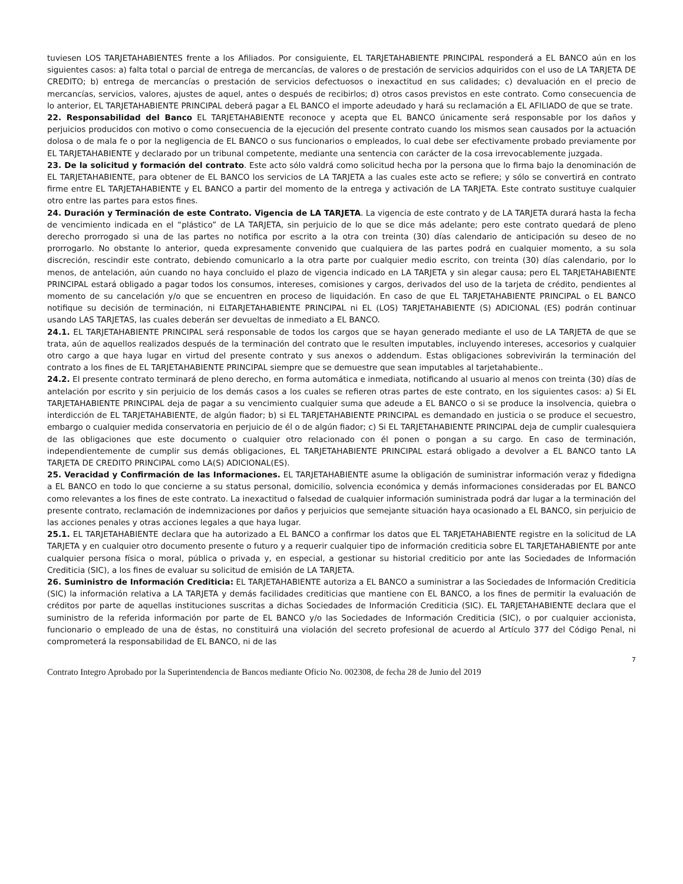tuviesen LOS TARJETAHABIENTES frente a los Afiliados. Por consiguiente, EL TARJETAHABIENTE PRINCIPAL responderá a EL BANCO aún en los siguientes casos: a) falta total o parcial de entrega de mercancías, de valores o de prestación de servicios adquiridos con el uso de LA TARJETA DE CREDITO; b) entrega de mercancías o prestación de servicios defectuosos o inexactitud en sus calidades; c) devaluación en el precio de mercancías, servicios, valores, ajustes de aquel, antes o después de recibirlos; d) otros casos previstos en este contrato. Como consecuencia de lo anterior, EL TARJETAHABIENTE PRINCIPAL deberá pagar a EL BANCO el importe adeudado y hará su reclamación a EL AFILIADO de que se trate.
22. Responsabilidad del Banco EL TARJETAHABIENTE reconoce y acepta que EL BANCO únicamente será responsable por los daños y perjuicios producidos con motivo o como consecuencia de la ejecución del presente contrato cuando los mismos sean causados por la actuación dolosa o de mala fe o por la negligencia de EL BANCO o sus funcionarios o empleados, lo cual debe ser efectivamente probado previamente por EL TARJETAHABIENTE y declarado por un tribunal competente, mediante una sentencia con carácter de la cosa irrevocablemente juzgada.
23. De la solicitud y formación del contrato. Este acto sólo valdrá como solicitud hecha por la persona que lo firma bajo la denominación de EL TARJETAHABIENTE, para obtener de EL BANCO los servicios de LA TARJETA a las cuales este acto se refiere; y sólo se convertirá en contrato firme entre EL TARJETAHABIENTE y EL BANCO a partir del momento de la entrega y activación de LA TARJETA. Este contrato sustituye cualquier otro entre las partes para estos fines.
24. Duración y Terminación de este Contrato. Vigencia de LA TARJETA. La vigencia de este contrato y de LA TARJETA durará hasta la fecha de vencimiento indicada en el “plástico” de LA TARJETA, sin perjuicio de lo que se dice más adelante; pero este contrato quedará de pleno derecho prorrogado si una de las partes no notifica por escrito a la otra con treinta (30) días calendario de anticipación su deseo de no prorrogarlo. No obstante lo anterior, queda expresamente convenido que cualquiera de las partes podrá en cualquier momento, a su sola discreción, rescindir este contrato, debiendo comunicarlo a la otra parte por cualquier medio escrito, con treinta (30) días calendario, por lo menos, de antelación, aún cuando no haya concluido el plazo de vigencia indicado en LA TARJETA y sin alegar causa; pero EL TARJETAHABIENTE PRINCIPAL estará obligado a pagar todos los consumos, intereses, comisiones y cargos, derivados del uso de la tarjeta de crédito, pendientes al momento de su cancelación y/o que se encuentren en proceso de liquidación. En caso de que EL TARJETAHABIENTE PRINCIPAL o EL BANCO notifique su decisión de terminación, ni ELTARJETAHABIENTE PRINCIPAL ni EL (LOS) TARJETAHABIENTE (S) ADICIONAL (ES) podrán continuar usando LAS TARJETAS, las cuales deberán ser devueltas de inmediato a EL BANCO.
24.1. EL TARJETAHABIENTE PRINCIPAL será responsable de todos los cargos que se hayan generado mediante el uso de LA TARJETA de que se trata, aún de aquellos realizados después de la terminación del contrato que le resulten imputables, incluyendo intereses, accesorios y cualquier otro cargo a que haya lugar en virtud del presente contrato y sus anexos o addendum. Estas obligaciones sobrevivirán la terminación del contrato a los fines de EL TARJETAHABIENTE PRINCIPAL siempre que se demuestre que sean imputables al tarjetahabiente..
24.2. El presente contrato terminará de pleno derecho, en forma automática e inmediata, notificando al usuario al menos con treinta (30) días de antelación por escrito y sin perjuicio de los demás casos a los cuales se refieren otras partes de este contrato, en los siguientes casos: a) Si EL TARJETAHABIENTE PRINCIPAL deja de pagar a su vencimiento cualquier suma que adeude a EL BANCO o si se produce la insolvencia, quiebra o interdicción de EL TARJETAHABIENTE, de algún fiador; b) si EL TARJETAHABIENTE PRINCIPAL es demandado en justicia o se produce el secuestro, embargo o cualquier medida conservatoria en perjuicio de él o de algún fiador; c) Si EL TARJETAHABIENTE PRINCIPAL deja de cumplir cualesquiera de las obligaciones que este documento o cualquier otro relacionado con él ponen o pongan a su cargo. En caso de terminación, independientemente de cumplir sus demás obligaciones, EL TARJETAHABIENTE PRINCIPAL estará obligado a devolver a EL BANCO tanto LA TARJETA DE CREDITO PRINCIPAL como LA(S) ADICIONAL(ES).
25. Veracidad y Confirmación de las Informaciones. EL TARJETAHABIENTE asume la obligación de suministrar información veraz y fidedigna a EL BANCO en todo lo que concierne a su status personal, domicilio, solvencia económica y demás informaciones consideradas por EL BANCO como relevantes a los fines de este contrato. La inexactitud o falsedad de cualquier información suministrada podrá dar lugar a la terminación del presente contrato, reclamación de indemnizaciones por daños y perjuicios que semejante situación haya ocasionado a EL BANCO, sin perjuicio de las acciones penales y otras acciones legales a que haya lugar.
25.1. EL TARJETAHABIENTE declara que ha autorizado a EL BANCO a confirmar los datos que EL TARJETAHABIENTE registre en la solicitud de LA TARJETA y en cualquier otro documento presente o futuro y a requerir cualquier tipo de información crediticia sobre EL TARJETAHABIENTE por ante cualquier persona física o moral, pública o privada y, en especial, a gestionar su historial crediticio por ante las Sociedades de Información Crediticia (SIC), a los fines de evaluar su solicitud de emisión de LA TARJETA.
26. Suministro de Información Crediticia: EL TARJETAHABIENTE autoriza a EL BANCO a suministrar a las Sociedades de Información Crediticia (SIC) la información relativa a LA TARJETA y demás facilidades crediticias que mantiene con EL BANCO, a los fines de permitir la evaluación de créditos por parte de aquellas instituciones suscritas a dichas Sociedades de Información Crediticia (SIC). EL TARJETAHABIENTE declara que el suministro de la referida información por parte de EL BANCO y/o las Sociedades de Información Crediticia (SIC), o por cualquier accionista, funcionario o empleado de una de éstas, no constituirá una violación del secreto profesional de acuerdo al Artículo 377 del Código Penal, ni comprometerá la responsabilidad de EL BANCO, ni de las
7
Contrato Integro Aprobado por la Superintendencia de Bancos mediante Oficio No. 002308, de fecha 28 de Junio del 2019